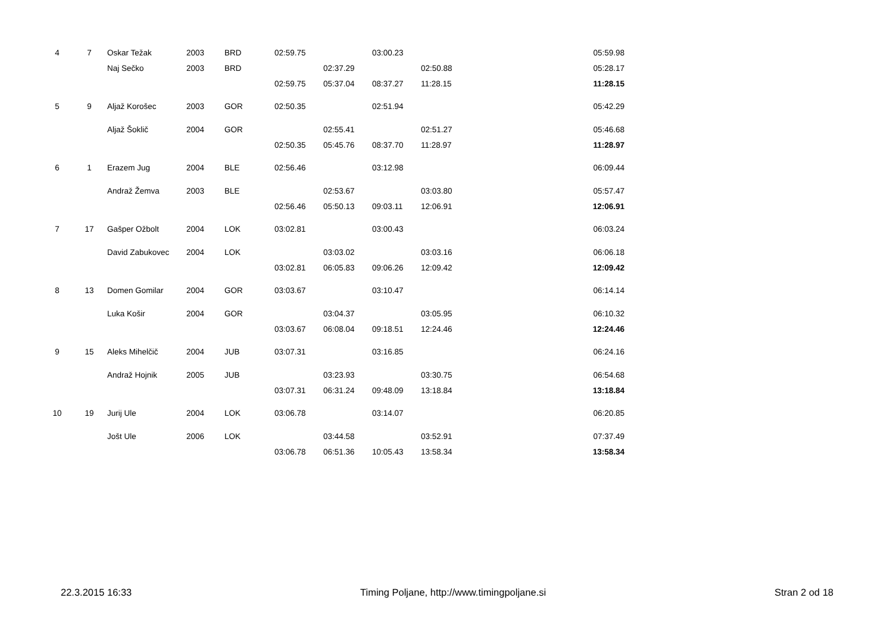| 4 | 7 | Oskar Težak | 2003 | BRD | 02:59.75 | | 03:00.23 | | | 05:59.98 |
| | | Naj Sečko | 2003 | BRD | | 02:37.29 | | 02:50.88 | | 05:28.17 |
| | | | | | 02:59.75 | 05:37.04 | 08:37.27 | 11:28.15 | | 11:28.15 |
| 5 | 9 | Aljaž Korošec | 2003 | GOR | 02:50.35 | | 02:51.94 | | | 05:42.29 |
| | | Aljaž Šoklič | 2004 | GOR | | 02:55.41 | | 02:51.27 | | 05:46.68 |
| | | | | | 02:50.35 | 05:45.76 | 08:37.70 | 11:28.97 | | 11:28.97 |
| 6 | 1 | Erazem Jug | 2004 | BLE | 02:56.46 | | 03:12.98 | | | 06:09.44 |
| | | Andraž Žemva | 2003 | BLE | | 02:53.67 | | 03:03.80 | | 05:57.47 |
| | | | | | 02:56.46 | 05:50.13 | 09:03.11 | 12:06.91 | | 12:06.91 |
| 7 | 17 | Gašper Ožbolt | 2004 | LOK | 03:02.81 | | 03:00.43 | | | 06:03.24 |
| | | David Zabukovec | 2004 | LOK | | 03:03.02 | | 03:03.16 | | 06:06.18 |
| | | | | | 03:02.81 | 06:05.83 | 09:06.26 | 12:09.42 | | 12:09.42 |
| 8 | 13 | Domen Gomilar | 2004 | GOR | 03:03.67 | | 03:10.47 | | | 06:14.14 |
| | | Luka Košir | 2004 | GOR | | 03:04.37 | | 03:05.95 | | 06:10.32 |
| | | | | | 03:03.67 | 06:08.04 | 09:18.51 | 12:24.46 | | 12:24.46 |
| 9 | 15 | Aleks Mihelčič | 2004 | JUB | 03:07.31 | | 03:16.85 | | | 06:24.16 |
| | | Andraž Hojnik | 2005 | JUB | | 03:23.93 | | 03:30.75 | | 06:54.68 |
| | | | | | 03:07.31 | 06:31.24 | 09:48.09 | 13:18.84 | | 13:18.84 |
| 10 | 19 | Jurij Ule | 2004 | LOK | 03:06.78 | | 03:14.07 | | | 06:20.85 |
| | | Jošt Ule | 2006 | LOK | | 03:44.58 | | 03:52.91 | | 07:37.49 |
| | | | | | 03:06.78 | 06:51.36 | 10:05.43 | 13:58.34 | | 13:58.34 |
22.3.2015 16:33 Timing Poljane, http://www.timingpoljane.si Stran 2 od 18